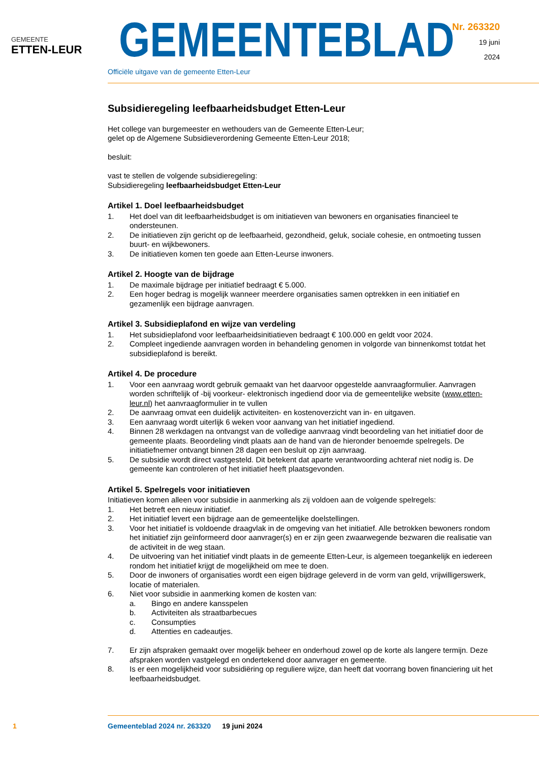GEMEENTE
ETTEN-LEUR
GEMEENTEBLAD
Nr. 263320
19 juni
2024
Officiële uitgave van de gemeente Etten-Leur
Subsidieregeling leefbaarheidsbudget Etten-Leur
Het college van burgemeester en wethouders van de Gemeente Etten-Leur;
gelet op de Algemene Subsidieverordening Gemeente Etten-Leur 2018;
besluit:
vast te stellen de volgende subsidieregeling:
Subsidieregeling leefbaarheidsbudget Etten-Leur
Artikel 1. Doel leefbaarheidsbudget
1. Het doel van dit leefbaarheidsbudget is om initiatieven van bewoners en organisaties financieel te ondersteunen.
2. De initiatieven zijn gericht op de leefbaarheid, gezondheid, geluk, sociale cohesie, en ontmoeting tussen buurt- en wijkbewoners.
3. De initiatieven komen ten goede aan Etten-Leurse inwoners.
Artikel 2. Hoogte van de bijdrage
1. De maximale bijdrage per initiatief bedraagt € 5.000.
2. Een hoger bedrag is mogelijk wanneer meerdere organisaties samen optrekken in een initiatief en gezamenlijk een bijdrage aanvragen.
Artikel 3. Subsidieplafond en wijze van verdeling
1. Het subsidieplafond voor leefbaarheidsinitiatieven bedraagt € 100.000 en geldt voor 2024.
2. Compleet ingediende aanvragen worden in behandeling genomen in volgorde van binnenkomst totdat het subsidieplafond is bereikt.
Artikel 4. De procedure
1. Voor een aanvraag wordt gebruik gemaakt van het daarvoor opgestelde aanvraagformulier. Aanvragen worden schriftelijk of -bij voorkeur- elektronisch ingediend door via de gemeentelijke website (www.etten-leur.nl) het aanvraagformulier in te vullen
2. De aanvraag omvat een duidelijk activiteiten- en kostenoverzicht van in- en uitgaven.
3. Een aanvraag wordt uiterlijk 6 weken voor aanvang van het initiatief ingediend.
4. Binnen 28 werkdagen na ontvangst van de volledige aanvraag vindt beoordeling van het initiatief door de gemeente plaats. Beoordeling vindt plaats aan de hand van de hieronder benoemde spelregels. De initiatiefnemer ontvangt binnen 28 dagen een besluit op zijn aanvraag.
5. De subsidie wordt direct vastgesteld. Dit betekent dat aparte verantwoording achteraf niet nodig is. De gemeente kan controleren of het initiatief heeft plaatsgevonden.
Artikel 5. Spelregels voor initiatieven
Initiatieven komen alleen voor subsidie in aanmerking als zij voldoen aan de volgende spelregels:
1. Het betreft een nieuw initiatief.
2. Het initiatief levert een bijdrage aan de gemeentelijke doelstellingen.
3. Voor het initiatief is voldoende draagvlak in de omgeving van het initiatief. Alle betrokken bewoners rondom het initiatief zijn geïnformeerd door aanvrager(s) en er zijn geen zwaarwegende bezwaren die realisatie van de activiteit in de weg staan.
4. De uitvoering van het initiatief vindt plaats in de gemeente Etten-Leur, is algemeen toegankelijk en iedereen rondom het initiatief krijgt de mogelijkheid om mee te doen.
5. Door de inwoners of organisaties wordt een eigen bijdrage geleverd in de vorm van geld, vrijwil­ligerswerk, locatie of materialen.
6. Niet voor subsidie in aanmerking komen de kosten van:
a. Bingo en andere kansspelen
b. Activiteiten als straatbarbecues
c. Consumpties
d. Attenties en cadeautjes.
7. Er zijn afspraken gemaakt over mogelijk beheer en onderhoud zowel op de korte als langere termijn. Deze afspraken worden vastgelegd en ondertekend door aanvrager en gemeente.
8. Is er een mogelijkheid voor subsidiëring op reguliere wijze, dan heeft dat voorrang boven finan­ciering uit het leefbaarheidsbudget.
1 Gemeenteblad 2024 nr. 263320 19 juni 2024